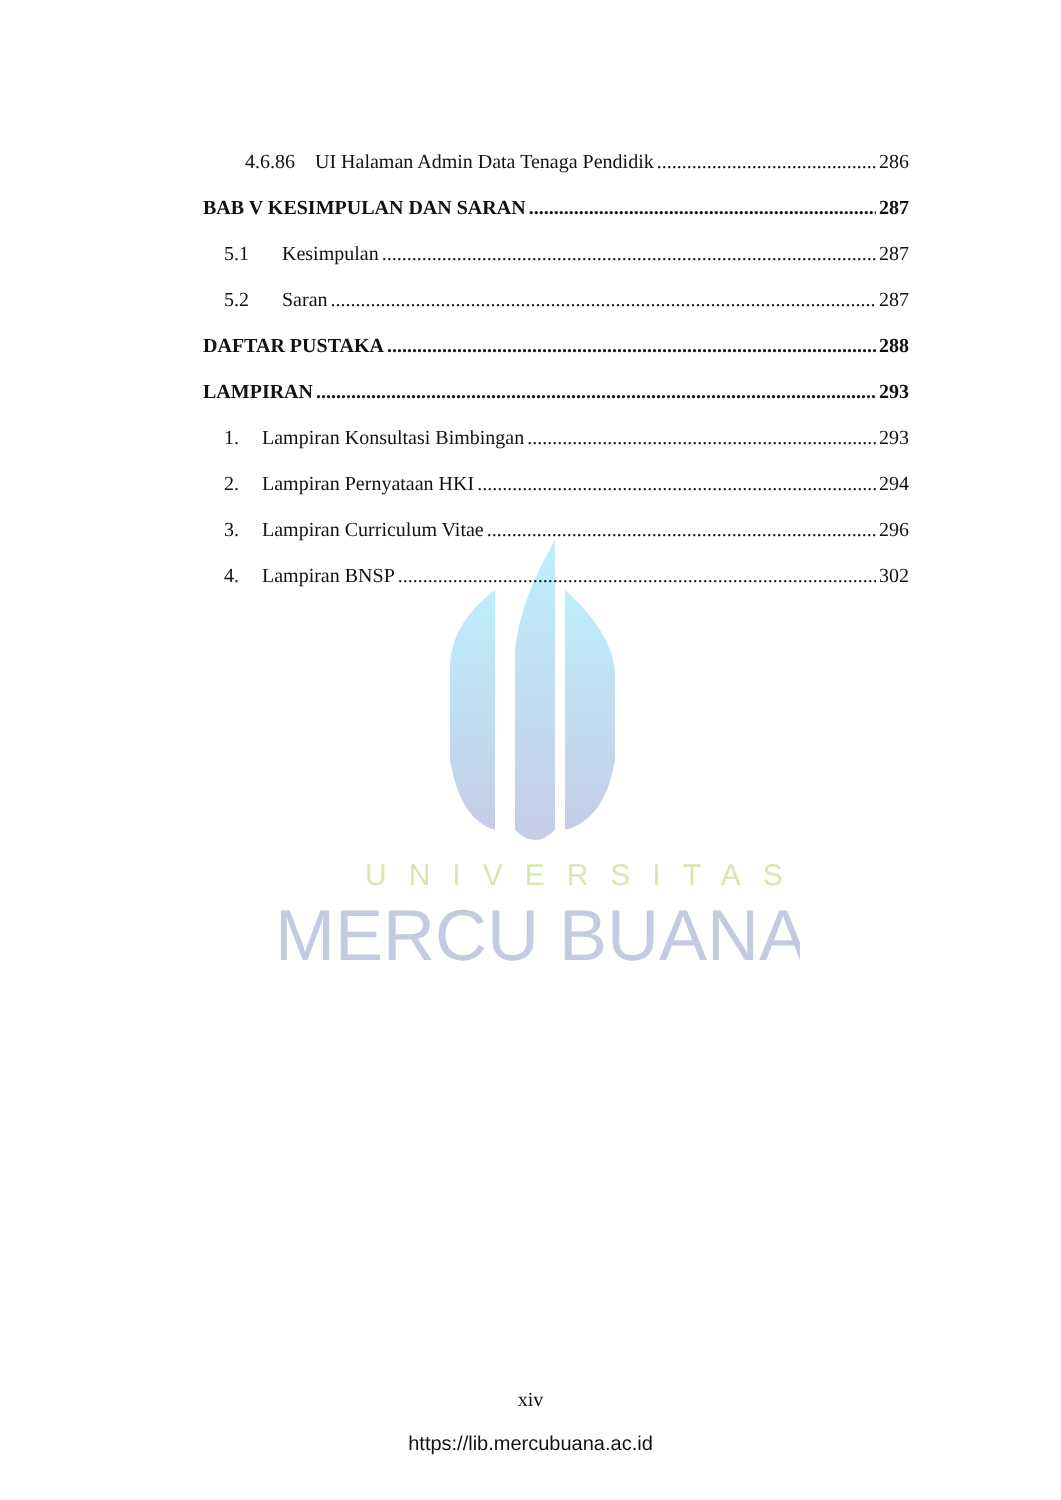UNIVERSITAS
MERCU BUANA
4.6.86 UI Halaman Admin Data Tenaga Pendidik 286
BAB V KESIMPULAN DAN SARAN 287
5.1 Kesimpulan 287
5.2 Saran 287
DAFTAR PUSTAKA 288
LAMPIRAN 293
1. Lampiran Konsultasi Bimbingan 293
2. Lampiran Pernyataan HKI 294
3. Lampiran Curriculum Vitae 296
4. Lampiran BNSP 302
xiv
https://lib.mercubuana.ac.id